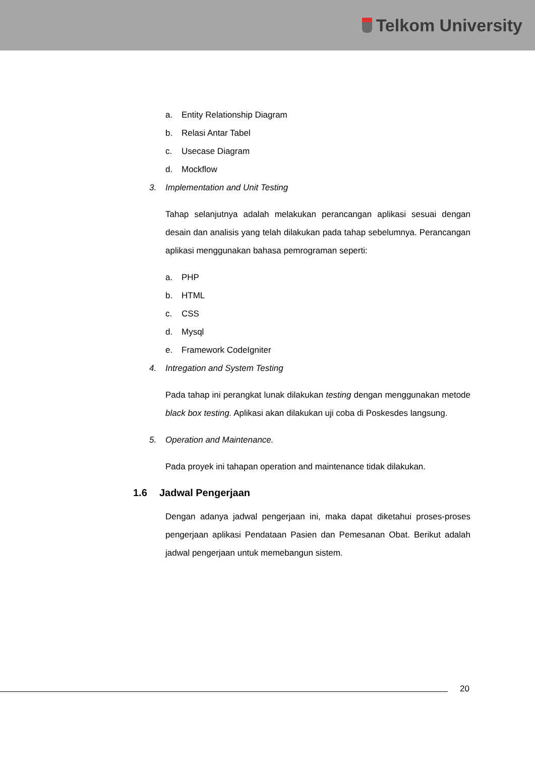Telkom University
a. Entity Relationship Diagram
b. Relasi Antar Tabel
c. Usecase Diagram
d. Mockflow
3. Implementation and Unit Testing
Tahap selanjutnya adalah melakukan perancangan aplikasi sesuai dengan desain dan analisis yang telah dilakukan pada tahap sebelumnya. Perancangan aplikasi menggunakan bahasa pemrograman seperti:
a. PHP
b. HTML
c. CSS
d. Mysql
e. Framework CodeIgniter
4. Intregation and System Testing
Pada tahap ini perangkat lunak dilakukan testing dengan menggunakan metode black box testing. Aplikasi akan dilakukan uji coba di Poskesdes langsung.
5. Operation and Maintenance.
Pada proyek ini tahapan operation and maintenance tidak dilakukan.
1.6 Jadwal Pengerjaan
Dengan adanya jadwal pengerjaan ini, maka dapat diketahui proses-proses pengerjaan aplikasi Pendataan Pasien dan Pemesanan Obat. Berikut adalah jadwal pengerjaan untuk memebangun sistem.
20